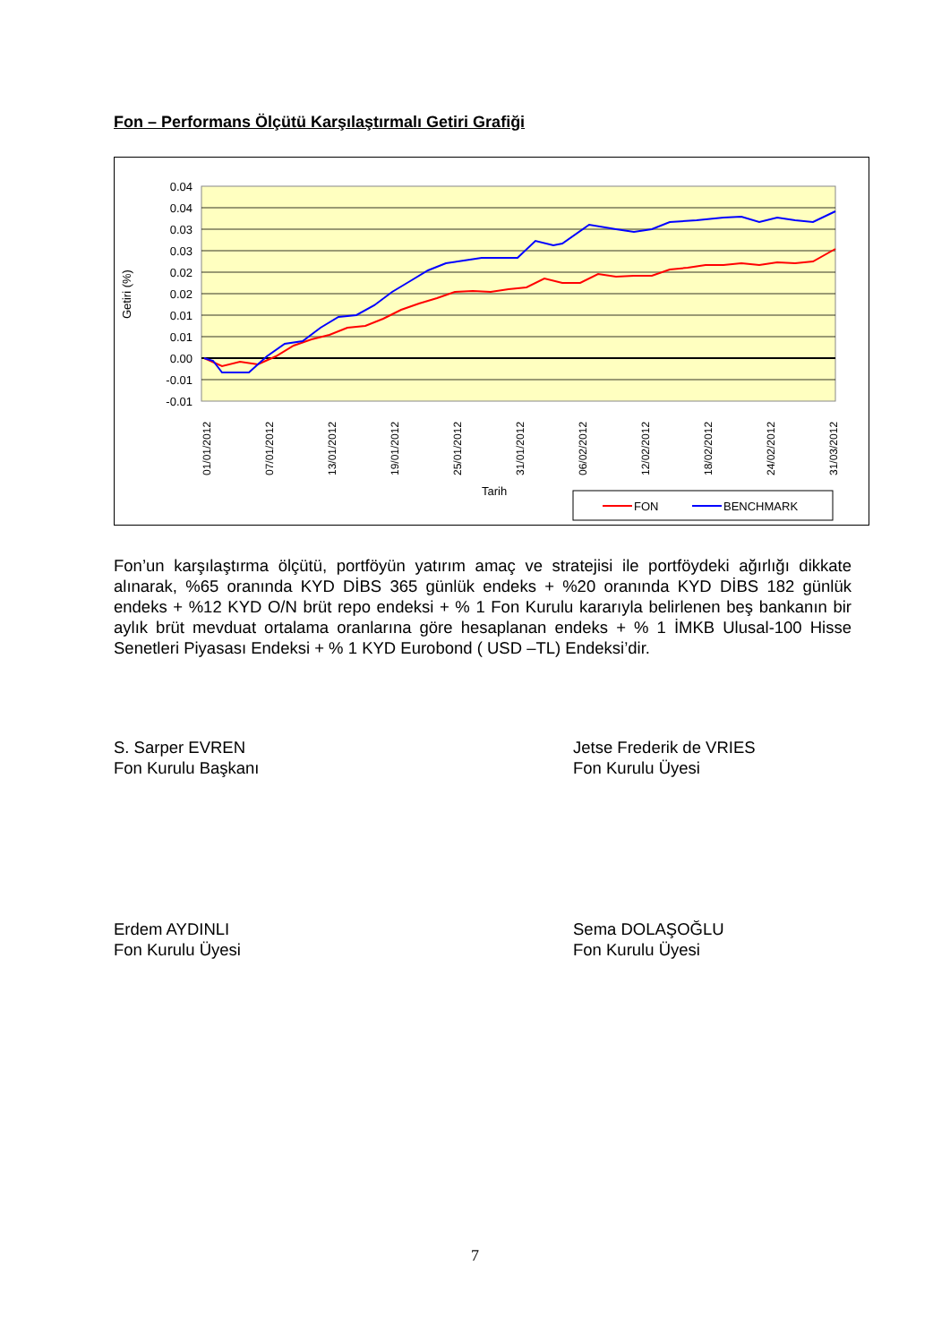Fon – Performans Ölçütü Karşılaştırmalı Getiri Grafiği
0.04
0.04
0.03
0.03
0.02
0.02
0.01
0.01
0.00
-0.01
-0.01
Getiri (%)
01/01/2012
07/01/2012
13/01/2012
19/01/2012
25/01/2012
31/01/2012
06/02/2012
12/02/2012
18/02/2012
24/02/2012
31/03/2012
Tarih
FON
BENCHMARK
Fon’un karşılaştırma ölçütü, portföyün yatırım amaç ve stratejisi ile portföydeki ağırlığı dikkate alınarak, %65 oranında KYD DİBS 365 günlük endeks + %20 oranında KYD DİBS 182 günlük endeks + %12 KYD O/N brüt repo endeksi + % 1 Fon Kurulu kararıyla belirlenen beş bankanın bir aylık brüt mevduat ortalama oranlarına göre hesaplanan endeks + % 1 İMKB Ulusal-100 Hisse Senetleri Piyasası Endeksi + % 1 KYD Eurobond ( USD –TL) Endeksi’dir.
S. Sarper EVREN
Fon Kurulu Başkanı
Jetse Frederik de VRIES
Fon Kurulu Üyesi
Erdem AYDINLI
Fon Kurulu Üyesi
Sema DOLAŞOĞLU
Fon Kurulu Üyesi
7